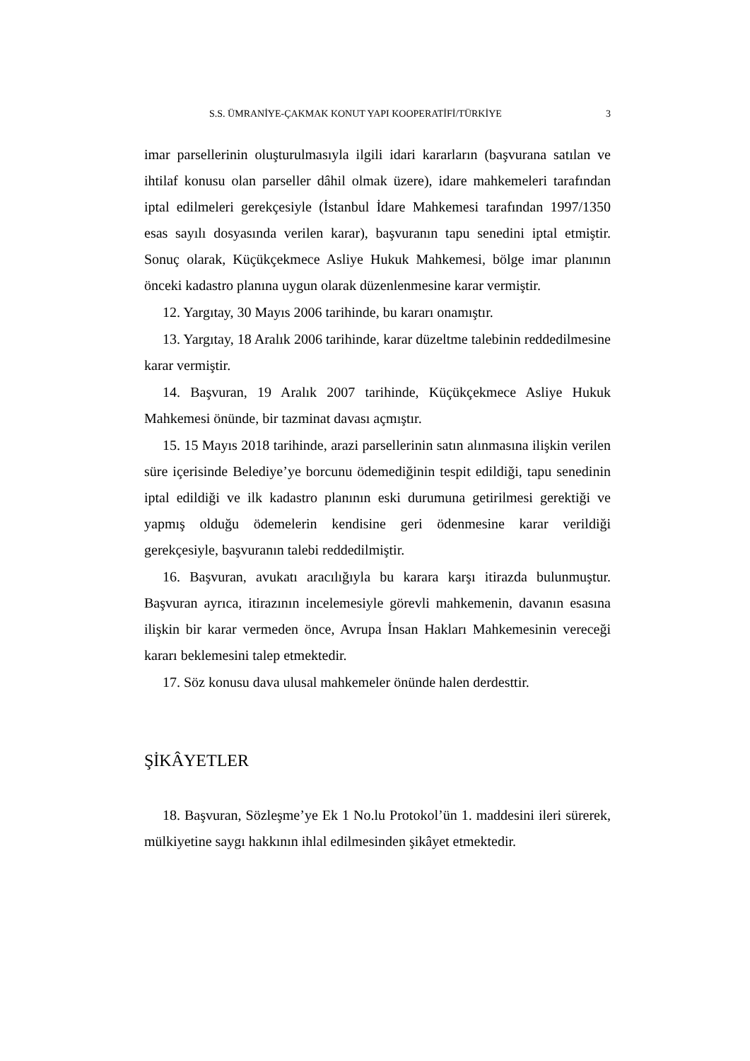S.S. ÜMRANİYE-ÇAKMAK KONUT YAPI KOOPERATİFİ/TÜRKİYE 3
imar parsellerinin oluşturulmasıyla ilgili idari kararların (başvurana satılan ve ihtilaf konusu olan parseller dâhil olmak üzere), idare mahkemeleri tarafından iptal edilmeleri gerekçesiyle (İstanbul İdare Mahkemesi tarafından 1997/1350 esas sayılı dosyasında verilen karar), başvuranın tapu senedini iptal etmiştir. Sonuç olarak, Küçükçekmece Asliye Hukuk Mahkemesi, bölge imar planının önceki kadastro planına uygun olarak düzenlenmesine karar vermiştir.
12. Yargıtay, 30 Mayıs 2006 tarihinde, bu kararı onamıştır.
13. Yargıtay, 18 Aralık 2006 tarihinde, karar düzeltme talebinin reddedilmesine karar vermiştir.
14. Başvuran, 19 Aralık 2007 tarihinde, Küçükçekmece Asliye Hukuk Mahkemesi önünde, bir tazminat davası açmıştır.
15. 15 Mayıs 2018 tarihinde, arazi parsellerinin satın alınmasına ilişkin verilen süre içerisinde Belediye’ye borcunu ödemediğinin tespit edildiği, tapu senedinin iptal edildiği ve ilk kadastro planının eski durumuna getirilmesi gerektiği ve yapmış olduğu ödemelerin kendisine geri ödenmesine karar verildiği gerekçesiyle, başvuranın talebi reddedilmiştir.
16. Başvuran, avukatı aracılığıyla bu karara karşı itirazda bulunmuştur. Başvuran ayrıca, itirazının incelemesiyle görevli mahkemenin, davanın esasına ilişkin bir karar vermeden önce, Avrupa İnsan Hakları Mahkemesinin vereceği kararı beklemesini talep etmektedir.
17. Söz konusu dava ulusal mahkemeler önünde halen derdesttir.
ŞİKÂYETLER
18. Başvuran, Sözleşme’ye Ek 1 No.lu Protokol’ün 1. maddesini ileri sürerek, mülkiyetine saygı hakkının ihlal edilmesinden şikâyet etmektedir.